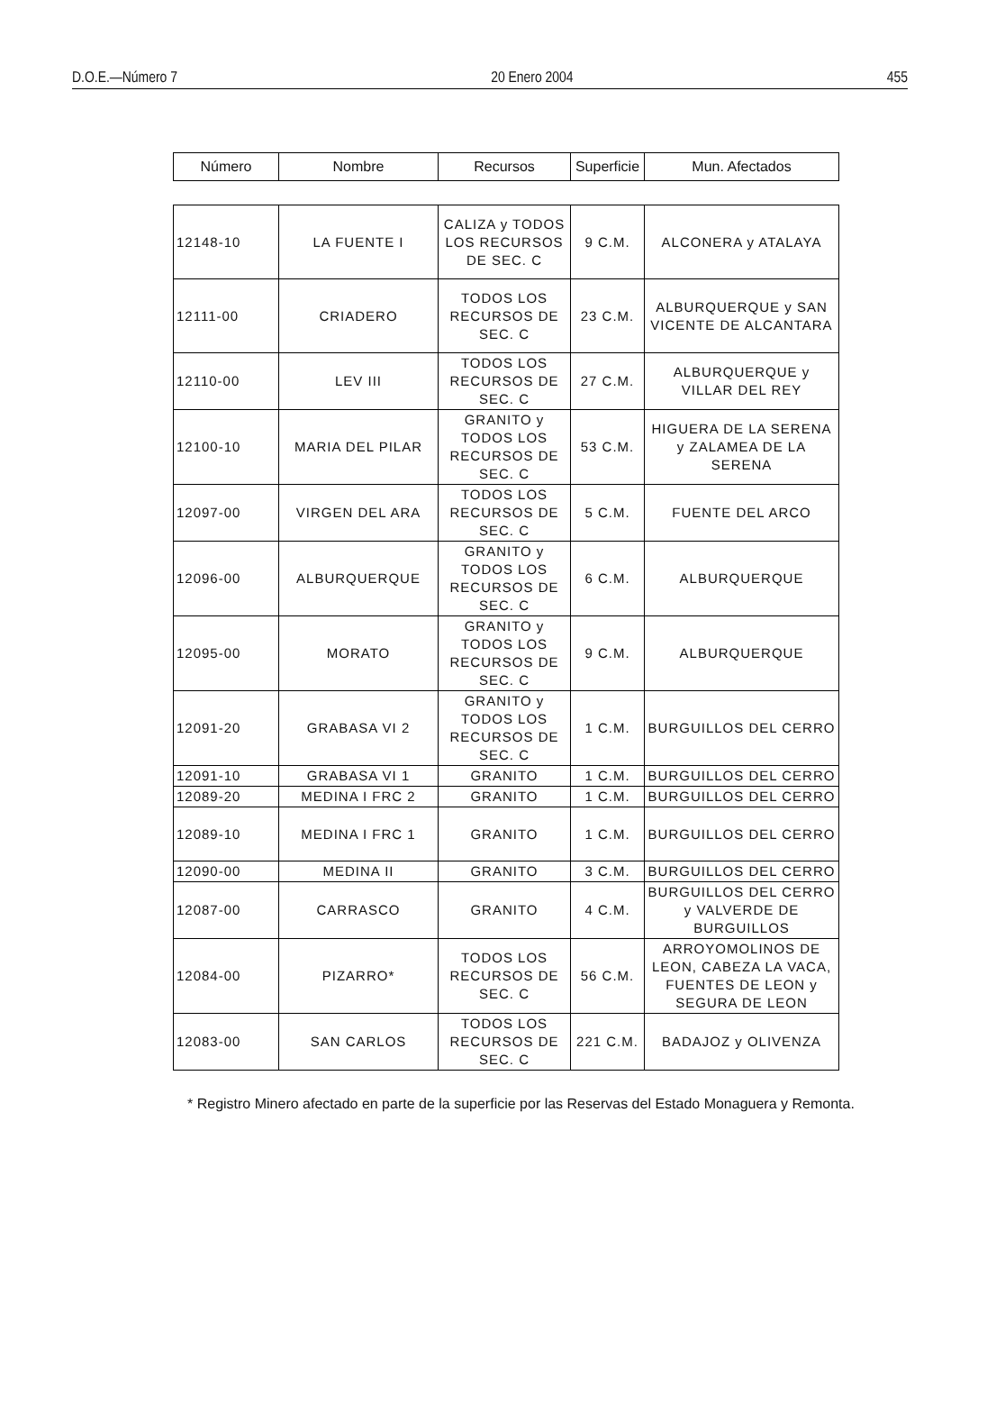D.O.E.—Número 7 20 Enero 2004 455
| Número | Nombre | Recursos | Superficie | Mun. Afectados |
| --- | --- | --- | --- | --- |
| 12148-10 | LA FUENTE I | CALIZA y TODOS LOS RECURSOS DE SEC. C | 9 C.M. | ALCONERA y ATALAYA |
| 12111-00 | CRIADERO | TODOS LOS RECURSOS DE SEC. C | 23 C.M. | ALBURQUERQUE y SAN VICENTE DE ALCANTARA |
| 12110-00 | LEV III | TODOS LOS RECURSOS DE SEC. C | 27 C.M. | ALBURQUERQUE y VILLAR DEL REY |
| 12100-10 | MARIA DEL PILAR | GRANITO y TODOS LOS RECURSOS DE SEC. C | 53 C.M. | HIGUERA DE LA SERENA y ZALAMEA DE LA SERENA |
| 12097-00 | VIRGEN DEL ARA | TODOS LOS RECURSOS DE SEC. C | 5 C.M. | FUENTE DEL ARCO |
| 12096-00 | ALBURQUERQUE | GRANITO y TODOS LOS RECURSOS DE SEC. C | 6 C.M. | ALBURQUERQUE |
| 12095-00 | MORATO | GRANITO y TODOS LOS RECURSOS DE SEC. C | 9 C.M. | ALBURQUERQUE |
| 12091-20 | GRABASA VI 2 | GRANITO y TODOS LOS RECURSOS DE SEC. C | 1 C.M. | BURGUILLOS DEL CERRO |
| 12091-10 | GRABASA VI 1 | GRANITO | 1 C.M. | BURGUILLOS DEL CERRO |
| 12089-20 | MEDINA I FRC 2 | GRANITO | 1 C.M. | BURGUILLOS DEL CERRO |
| 12089-10 | MEDINA I FRC 1 | GRANITO | 1 C.M. | BURGUILLOS DEL CERRO |
| 12090-00 | MEDINA II | GRANITO | 3 C.M. | BURGUILLOS DEL CERRO |
| 12087-00 | CARRASCO | GRANITO | 4 C.M. | BURGUILLOS DEL CERRO y VALVERDE DE BURGUILLOS |
| 12084-00 | PIZARRO* | TODOS LOS RECURSOS DE SEC. C | 56 C.M. | ARROYOMOLINOS DE LEON, CABEZA LA VACA, FUENTES DE LEON y SEGURA DE LEON |
| 12083-00 | SAN CARLOS | TODOS LOS RECURSOS DE SEC. C | 221 C.M. | BADAJOZ y OLIVENZA |
* Registro Minero afectado en parte de la superficie por las Reservas del Estado Monaguera y Remonta.